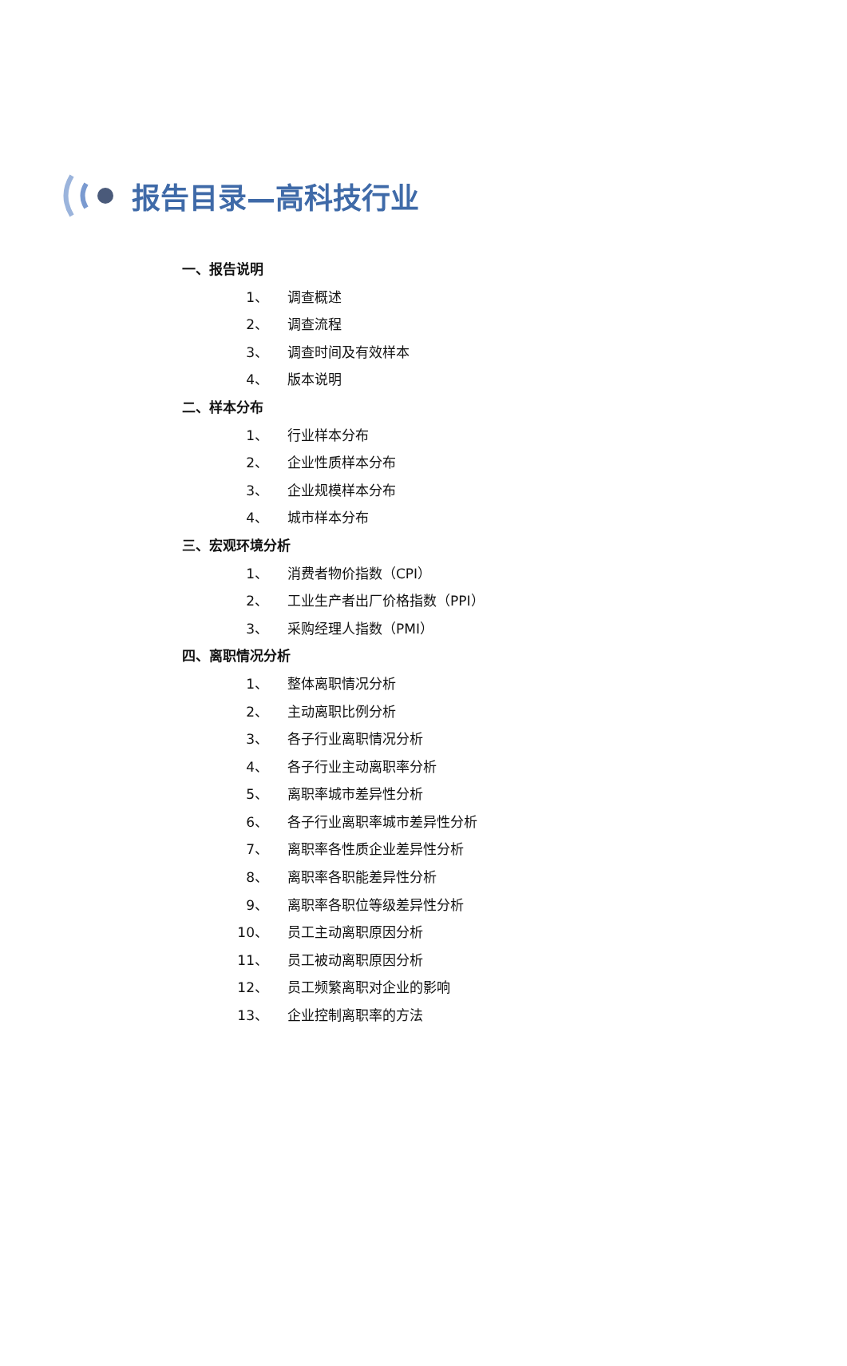报告目录—高科技行业
一、报告说明
1、 调查概述
2、 调查流程
3、 调查时间及有效样本
4、 版本说明
二、样本分布
1、 行业样本分布
2、 企业性质样本分布
3、 企业规模样本分布
4、 城市样本分布
三、宏观环境分析
1、 消费者物价指数（CPI）
2、 工业生产者出厂价格指数（PPI）
3、 采购经理人指数（PMI）
四、离职情况分析
1、 整体离职情况分析
2、 主动离职比例分析
3、 各子行业离职情况分析
4、 各子行业主动离职率分析
5、 离职率城市差异性分析
6、 各子行业离职率城市差异性分析
7、 离职率各性质企业差异性分析
8、 离职率各职能差异性分析
9、 离职率各职位等级差异性分析
10、 员工主动离职原因分析
11、 员工被动离职原因分析
12、 员工频繁离职对企业的影响
13、 企业控制离职率的方法